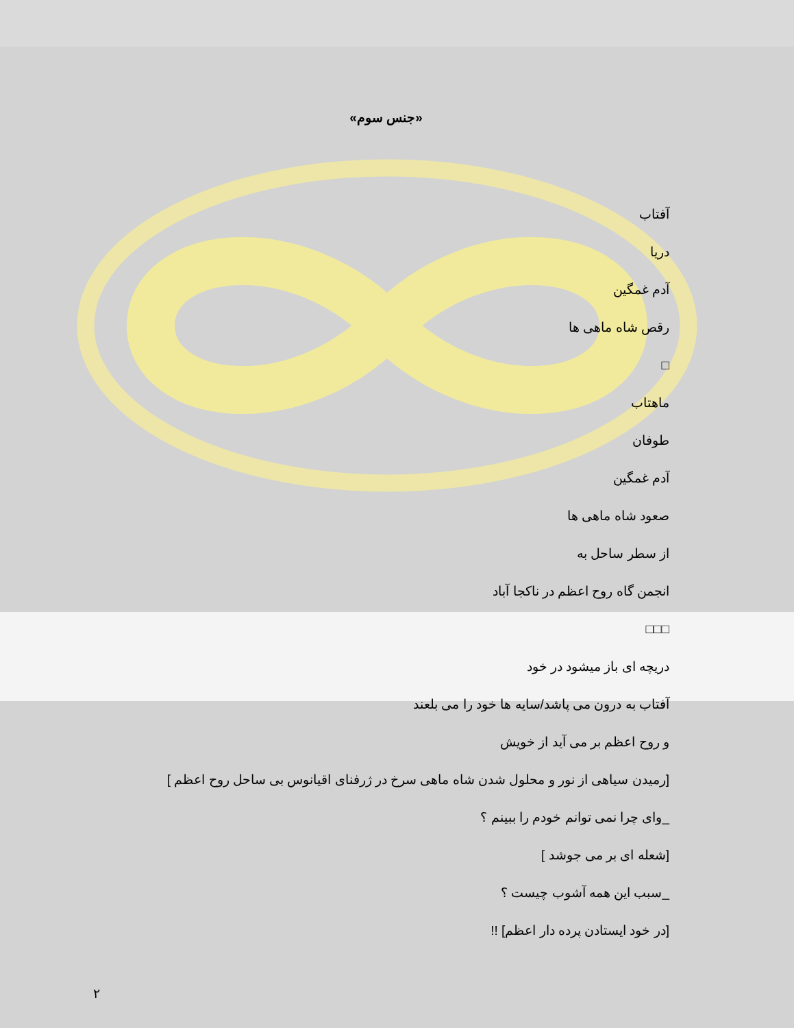«جنس سوم»
آفتاب
دریا
آدم غمگین
رقص شاه ماهی ها
□
ماهتاب
طوفان
آدم غمگین
صعود شاه ماهی ها
از سطر ساحل به
انجمن گاه روح اعظم در ناکجا آباد
□□□
دریچه ای باز میشود در خود
آفتاب به درون می پاشد/سایه ها خود را می بلعند
و روح اعظم بر می آید از خویش
[رمیدن سیاهی از نور و محلول شدن شاه ماهی سرخ در ژرفنای اقیانوس بی ساحل روح اعظم ]
_وای چرا نمی توانم خودم را ببینم ؟
[شعله ای بر می جوشد ]
_سبب این همه آشوب چیست ؟
[در خود ایستادن پرده دار اعظم] !!
٢